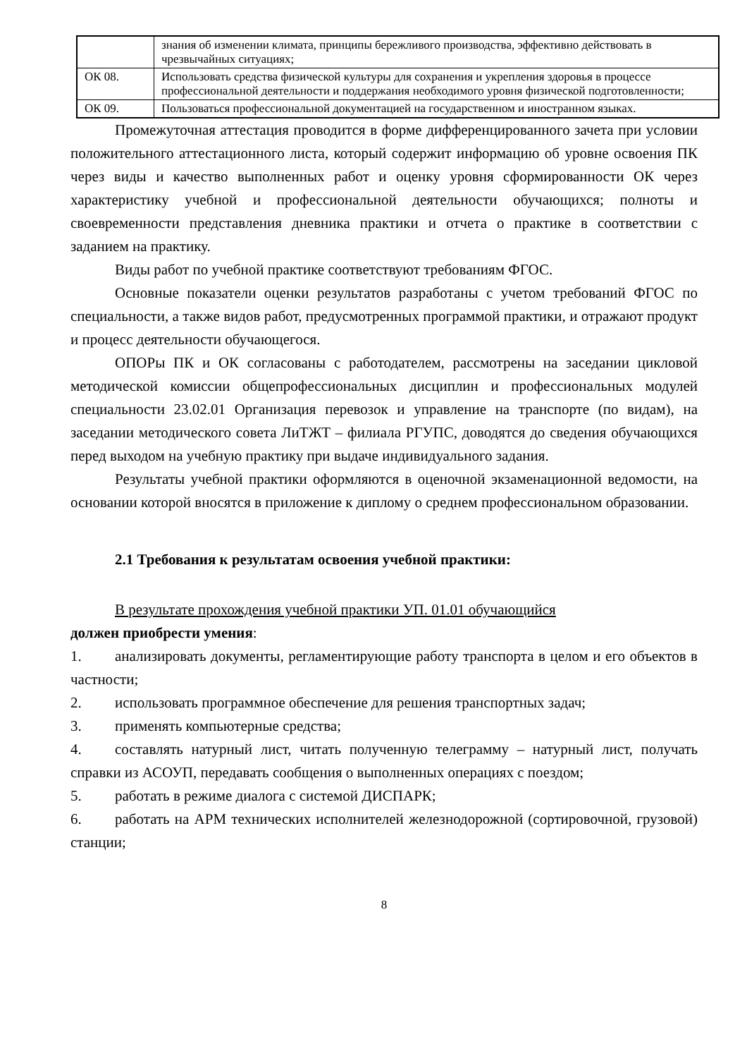| | знания об изменении климата, принципы бережливого производства, эффективно действовать в чрезвычайных ситуациях; |
| ОК 08. | Использовать средства физической культуры для сохранения и укрепления здоровья в процессе профессиональной деятельности и поддержания необходимого уровня физической подготовленности; |
| ОК 09. | Пользоваться профессиональной документацией на государственном и иностранном языках. |
Промежуточная аттестация проводится в форме дифференцированного зачета при условии положительного аттестационного листа, который содержит информацию об уровне освоения ПК через виды и качество выполненных работ и оценку уровня сформированности ОК через характеристику учебной и профессиональной деятельности обучающихся; полноты и своевременности представления дневника практики и отчета о практике в соответствии с заданием на практику.
Виды работ по учебной практике соответствуют требованиям ФГОС.
Основные показатели оценки результатов разработаны с учетом требований ФГОС по специальности, а также видов работ, предусмотренных программой практики, и отражают продукт и процесс деятельности обучающегося.
ОПОРы ПК и ОК согласованы с работодателем, рассмотрены на заседании цикловой методической комиссии общепрофессиональных дисциплин и профессиональных модулей специальности 23.02.01 Организация перевозок и управление на транспорте (по видам), на заседании методического совета ЛиТЖТ – филиала РГУПС, доводятся до сведения обучающихся перед выходом на учебную практику при выдаче индивидуального задания.
Результаты учебной практики оформляются в оценочной экзаменационной ведомости, на основании которой вносятся в приложение к диплому о среднем профессиональном образовании.
2.1 Требования к результатам освоения учебной практики:
В результате прохождения учебной практики УП. 01.01 обучающийся
должен приобрести умения:
1. анализировать документы, регламентирующие работу транспорта в целом и его объектов в частности;
2. использовать программное обеспечение для решения транспортных задач;
3. применять компьютерные средства;
4. составлять натурный лист, читать полученную телеграмму – натурный лист, получать справки из АСОУП, передавать сообщения о выполненных операциях с поездом;
5. работать в режиме диалога с системой ДИСПАРК;
6. работать на АРМ технических исполнителей железнодорожной (сортировочной, грузовой) станции;
8